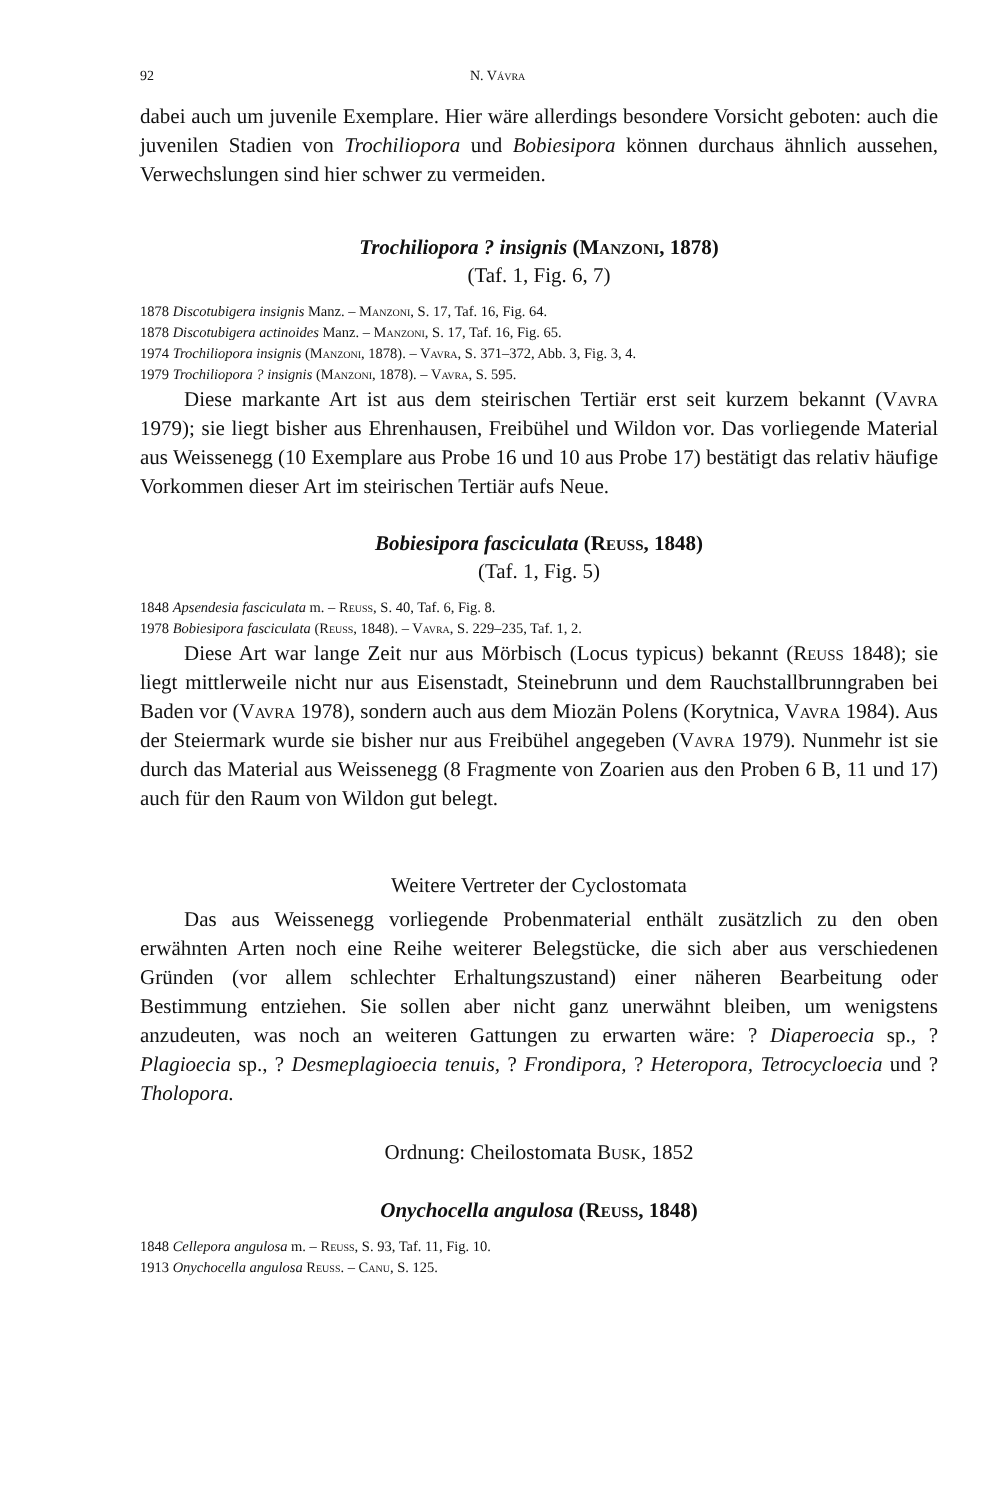92 N. Vávra
dabei auch um juvenile Exemplare. Hier wäre allerdings besondere Vorsicht geboten: auch die juvenilen Stadien von Trochiliopora und Bobiesipora können durchaus ähnlich aussehen, Verwechslungen sind hier schwer zu vermeiden.
Trochiliopora ? insignis (Manzoni, 1878)
(Taf. 1, Fig. 6, 7)
1878 Discotubigera insignis Manz. – Manzoni, S. 17, Taf. 16, Fig. 64.
1878 Discotubigera actinoides Manz. – Manzoni, S. 17, Taf. 16, Fig. 65.
1974 Trochiliopora insignis (Manzoni, 1878). – Vavra, S. 371–372, Abb. 3, Fig. 3, 4.
1979 Trochiliopora ? insignis (Manzoni, 1878). – Vavra, S. 595.
Diese markante Art ist aus dem steirischen Tertiär erst seit kurzem bekannt (Vavra 1979); sie liegt bisher aus Ehrenhausen, Freibühel und Wildon vor. Das vorliegende Material aus Weissenegg (10 Exemplare aus Probe 16 und 10 aus Probe 17) bestätigt das relativ häufige Vorkommen dieser Art im steirischen Tertiär aufs Neue.
Bobiesipora fasciculata (Reuss, 1848)
(Taf. 1, Fig. 5)
1848 Apsendesia fasciculata m. – Reuss, S. 40, Taf. 6, Fig. 8.
1978 Bobiesipora fasciculata (Reuss, 1848). – Vavra, S. 229–235, Taf. 1, 2.
Diese Art war lange Zeit nur aus Mörbisch (Locus typicus) bekannt (Reuss 1848); sie liegt mittlerweile nicht nur aus Eisenstadt, Steinebrunn und dem Rauchstallbrunngraben bei Baden vor (Vavra 1978), sondern auch aus dem Miozän Polens (Korytnica, Vavra 1984). Aus der Steiermark wurde sie bisher nur aus Freibühel angegeben (Vavra 1979). Nunmehr ist sie durch das Material aus Weissenegg (8 Fragmente von Zoarien aus den Proben 6 B, 11 und 17) auch für den Raum von Wildon gut belegt.
Weitere Vertreter der Cyclostomata
Das aus Weissenegg vorliegende Probenmaterial enthält zusätzlich zu den oben erwähnten Arten noch eine Reihe weiterer Belegstücke, die sich aber aus verschiedenen Gründen (vor allem schlechter Erhaltungszustand) einer näheren Bearbeitung oder Bestimmung entziehen. Sie sollen aber nicht ganz unerwähnt bleiben, um wenigstens anzudeuten, was noch an weiteren Gattungen zu erwarten wäre: ? Diaperoecia sp., ? Plagioecia sp., ? Desmeplagioecia tenuis, ? Frondipora, ? Heteropora, Tetrocycloecia und ? Tholopora.
Ordnung: Cheilostomata Busk, 1852
Onychocella angulosa (Reuss, 1848)
1848 Cellepora angulosa m. – Reuss, S. 93, Taf. 11, Fig. 10.
1913 Onychocella angulosa Reuss. – Canu, S. 125.